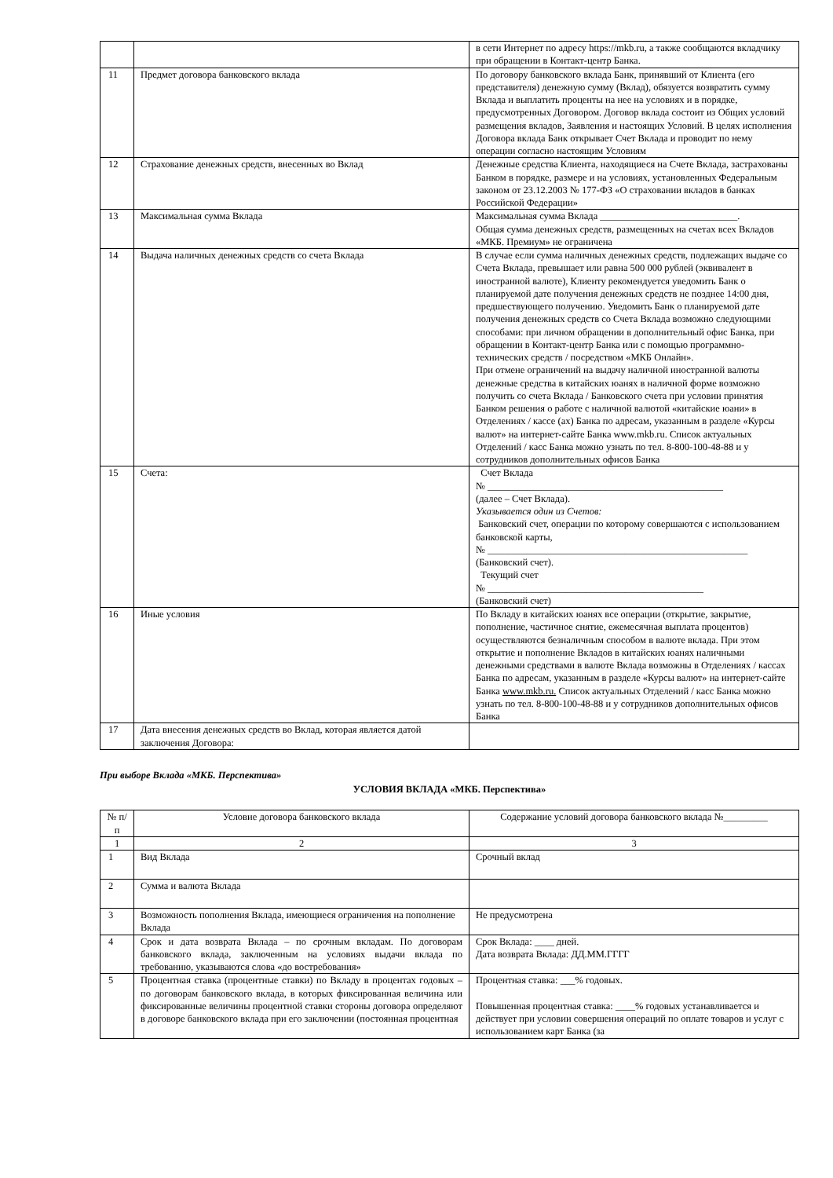| | | в сети Интернет по адресу https://mkb.ru, а также сообщаются вкладчику при обращении в Контакт-центр Банка. |
| 11 | Предмет договора банковского вклада | По договору банковского вклада Банк, принявший от Клиента (его представителя) денежную сумму (Вклад), обязуется возвратить сумму Вклада и выплатить проценты на нее на условиях и в порядке, предусмотренных Договором. Договор вклада состоит из Общих условий размещения вкладов, Заявления и настоящих Условий. В целях исполнения Договора вклада Банк открывает Счет Вклада и проводит по нему операции согласно настоящим Условиям |
| 12 | Страхование денежных средств, внесенных во Вклад | Денежные средства Клиента, находящиеся на Счете Вклада, застрахованы Банком в порядке, размере и на условиях, установленных Федеральным законом от 23.12.2003 № 177-ФЗ «О страховании вкладов в банках Российской Федерации» |
| 13 | Максимальная сумма Вклада | Максимальная сумма Вклада ____________________________. Общая сумма денежных средств, размещенных на счетах всех Вкладов «МКБ. Премиум» не ограничена |
| 14 | Выдача наличных денежных средств со счета Вклада | В случае если сумма наличных денежных средств, подлежащих выдаче со Счета Вклада, превышает или равна 500 000 рублей (эквивалент в иностранной валюте), Клиенту рекомендуется уведомить Банк о планируемой дате получения денежных средств не позднее 14:00 дня, предшествующего получению. Уведомить Банк о планируемой дате получения денежных средств со Счета Вклада возможно следующими способами: при личном обращении в дополнительный офис Банка, при обращении в Контакт-центр Банка или с помощью программно-технических средств / посредством «МКБ Онлайн». При отмене ограничений на выдачу наличной иностранной валюты денежные средства в китайских юанях в наличной форме возможно получить со счета Вклада / Банковского счета при условии принятия Банком решения о работе с наличной валютой «китайские юани» в Отделениях / кассе (ах) Банка по адресам, указанным в разделе «Курсы валют» на интернет-сайте Банка www.mkb.ru. Список актуальных Отделений / касс Банка можно узнать по тел. 8-800-100-48-88 и у сотрудников дополнительных офисов Банка |
| 15 | Счета: | Счет Вклада № ________________________________________________ (далее – Счет Вклада). Указывается один из Счетов: Банковский счет, операции по которому совершаются с использованием банковской карты, № _____________________________________________________ (Банковский счет). Текущий счет № ____________________________________________ (Банковский счет) |
| 16 | Иные условия | По Вкладу в китайских юанях все операции (открытие, закрытие, пополнение, частичное снятие, ежемесячная выплата процентов) осуществляются безналичным способом в валюте вклада. При этом открытие и пополнение Вкладов в китайских юанях наличными денежными средствами в валюте Вклада возможны в Отделениях / кассах Банка по адресам, указанным в разделе «Курсы валют» на интернет-сайте Банка www.mkb.ru. Список актуальных Отделений / касс Банка можно узнать по тел. 8-800-100-48-88 и у сотрудников дополнительных офисов Банка |
| 17 | Дата внесения денежных средств во Вклад, которая является датой заключения Договора: | |
При выборе Вклада «МКБ. Перспектива»
УСЛОВИЯ ВКЛАДА «МКБ. Перспектива»
| № п/п | Условие договора банковского вклада | Содержание условий договора банковского вклада №_________ |
| --- | --- | --- |
| 1 | 2 | 3 |
| 1 | Вид Вклада | Срочный вклад |
| 2 | Сумма и валюта Вклада | |
| 3 | Возможность пополнения Вклада, имеющиеся ограничения на пополнение Вклада | Не предусмотрена |
| 4 | Срок и дата возврата Вклада – по срочным вкладам. По договорам банковского вклада, заключенным на условиях выдачи вклада по требованию, указываются слова «до востребования» | Срок Вклада: ____ дней. Дата возврата Вклада: ДД.ММ.ГГГГ |
| 5 | Процентная ставка (процентные ставки) по Вкладу в процентах годовых – по договорам банковского вклада, в которых фиксированная величина или фиксированные величины процентной ставки стороны договора определяют в договоре банковского вклада при его заключении (постоянная процентная | Процентная ставка: ___% годовых. Повышенная процентная ставка: ____% годовых устанавливается и действует при условии совершения операций по оплате товаров и услуг с использованием карт Банка (за |